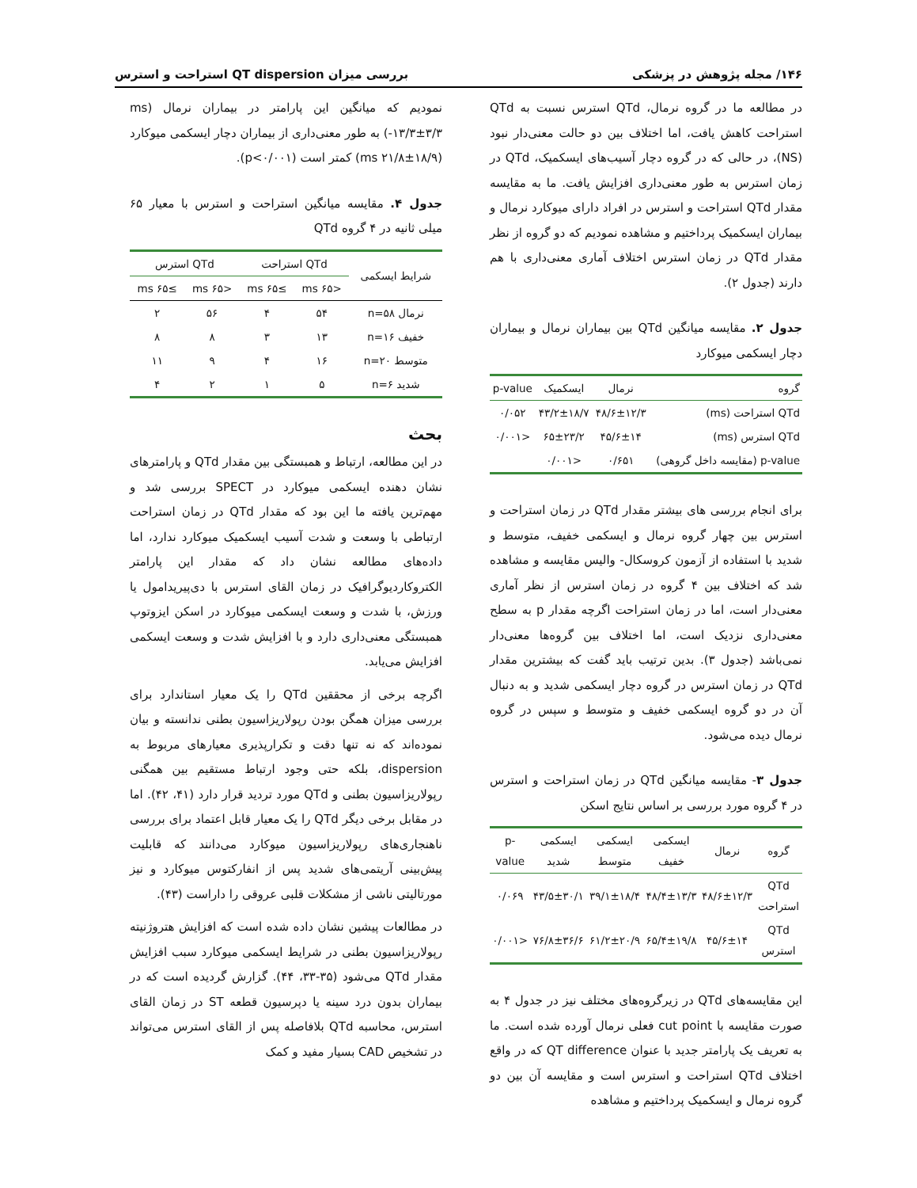۱۴۶/ مجله پژوهش در پزشکی بررسی میزان QT dispersion استراحت و استرس
در مطالعه ما در گروه نرمال، QTd استرس نسبت به QTd استراحت کاهش یافت، اما اختلاف بین دو حالت معنی‌دار نبود (NS)، در حالی که در گروه دچار آسیب‌های ایسکمیک، QTd در زمان استرس به طور معنی‌داری افزایش یافت. ما به مقایسه مقدار QTd استراحت و استرس در افراد دارای میوکارد نرمال و بیماران ایسکمیک پرداختیم و مشاهده نمودیم که دو گروه از نظر مقدار QTd در زمان استرس اختلاف آماری معنی‌داری با هم دارند (جدول ۲).
جدول ۲. مقایسه میانگین QTd بین بیماران نرمال و بیماران دچار ایسکمی میوکارد
| گروه | نرمال | ایسکمیک | p-value |
| --- | --- | --- | --- |
| QTd استراحت (ms) | ۴۸/۶±۱۲/۳ | ۴۳/۲±۱۸/۷ | ۰/۰۵۲ |
| QTd استرس (ms) | ۴۵/۶±۱۴ | ۶۵±۲۳/۲ | <۰/۰۰۱ |
| p-value (مقایسه داخل گروهی) | ۰/۶۵۱ | <۰/۰۰۱ | |
برای انجام بررسی های بیشتر مقدار QTd در زمان استراحت و استرس بین چهار گروه نرمال و ایسکمی خفیف، متوسط و شدید با استفاده از آزمون کروسکال- والیس مقایسه و مشاهده شد که اختلاف بین ۴ گروه در زمان استرس از نظر آماری معنی‌دار است، اما در زمان استراحت اگرچه مقدار p به سطح معنی‌داری نزدیک است، اما اختلاف بین گروه‌ها معنی‌دار نمی‌باشد (جدول ۳). بدین ترتیب باید گفت که بیشترین مقدار QTd در زمان استرس در گروه دچار ایسکمی شدید و به دنبال آن در دو گروه ایسکمی خفیف و متوسط و سپس در گروه نرمال دیده می‌شود.
جدول ۳- مقایسه میانگین QTd در زمان استراحت و استرس در ۴ گروه مورد بررسی بر اساس نتایج اسکن
| گروه | نرمال | ایسکمی خفیف | ایسکمی متوسط | ایسکمی شدید | p-value |
| --- | --- | --- | --- | --- | --- |
| QTd استراحت | ۴۸/۶±۱۲/۳ | ۴۸/۴±۱۳/۳ | ۳۹/۱±۱۸/۴ | ۴۳/۵±۳۰/۱ | ۰/۰۶۹ |
| QTd استرس | ۴۵/۶±۱۴ | ۶۵/۴±۱۹/۸ | ۶۱/۲±۲۰/۹ | ۷۶/۸±۳۶/۶ | <۰/۰۰۱ |
این مقایسه‌های QTd در زیرگروه‌های مختلف نیز در جدول ۴ به صورت مقایسه با cut point فعلی نرمال آورده شده است. ما به تعریف یک پارامتر جدید با عنوان QT difference که در واقع اختلاف QTd استراحت و استرس است و مقایسه آن بین دو گروه نرمال و ایسکمیک پرداختیم و مشاهده
نمودیم که میانگین این پارامتر در بیماران نرمال (ms ۱۳/۳±۳/۳-) به طور معنی‌داری از بیماران دچار ایسکمی میوکارد (ms ۲۱/۸±۱۸/۹) کمتر است (p<۰/۰۰۱).
جدول ۴. مقایسه میانگین استراحت و استرس با معیار ۶۵ میلی ثانیه در ۴ گروه QTd
| شرایط ایسکمی | QTd استراحت | | QTd استرس | |
| --- | --- | --- | --- | --- |
| | <۶۵ ms | ≥۶۵ ms | <۶۵ ms | ≥۶۵ ms |
| نرمال n=۵۸ | ۵۴ | ۴ | ۵۶ | ۲ |
| خفیف n=۱۶ | ۱۳ | ۳ | ۸ | ۸ |
| متوسط n=۲۰ | ۱۶ | ۴ | ۹ | ۱۱ |
| شدید n=۶ | ۵ | ۱ | ۲ | ۴ |
بحث
در این مطالعه، ارتباط و همبستگی بین مقدار QTd و پارامترهای نشان دهنده ایسکمی میوکارد در SPECT بررسی شد و مهم‌ترین یافته ما این بود که مقدار QTd در زمان استراحت ارتباطی با وسعت و شدت آسیب ایسکمیک میوکارد ندارد، اما داده‌های مطالعه نشان داد که مقدار این پارامتر الکتروکاردیوگرافیک در زمان القای استرس با دی‌پیریدامول یا ورزش، با شدت و وسعت ایسکمی میوکارد در اسکن ایزوتوپ همبستگی معنی‌داری دارد و با افزایش شدت و وسعت ایسکمی افزایش می‌یابد.
اگرچه برخی از محققین QTd را یک معیار استاندارد برای بررسی میزان همگن بودن رپولاریزاسیون بطنی ندانسته و بیان نموده‌اند که نه تنها دقت و تکرارپذیری معیارهای مربوط به dispersion، بلکه حتی وجود ارتباط مستقیم بین همگنی رپولاریزاسیون بطنی و QTd مورد تردید قرار دارد (۴۱، ۴۲). اما در مقابل برخی دیگر QTd را یک معیار قابل اعتماد برای بررسی ناهنجاری‌های رپولاریزاسیون میوکارد می‌دانند که قابلیت پیش‌بینی آریتمی‌های شدید پس از انفارکتوس میوکارد و نیز مورتالیتی ناشی از مشکلات قلبی عروقی را داراست (۴۳).
در مطالعات پیشین نشان داده شده است که افزایش هتروژنیته رپولاریزاسیون بطنی در شرایط ایسکمی میوکارد سبب افزایش مقدار QTd می‌شود (۳۵-۳۳، ۴۴). گزارش گردیده است که در بیماران بدون درد سینه یا دپرسیون قطعه ST در زمان القای استرس، محاسبه QTd بلافاصله پس از القای استرس می‌تواند در تشخیص CAD بسیار مفید و کمک